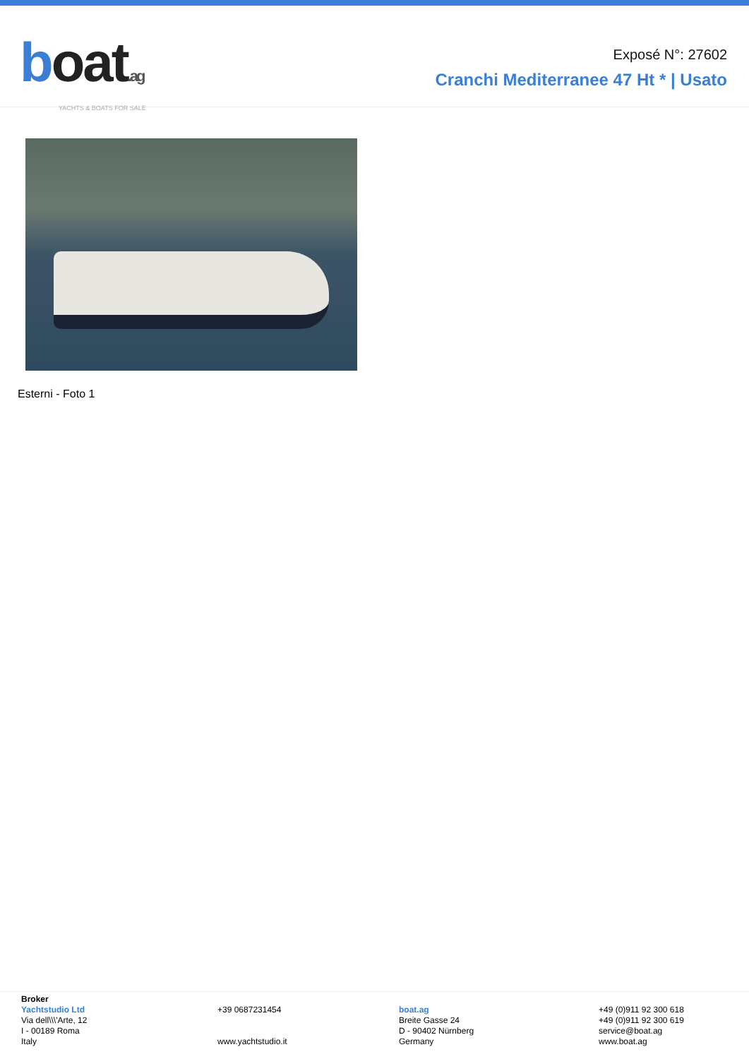boat.ag
YACHTS & BOATS FOR SALE
Exposé N°: 27602
Cranchi Mediterranee 47 Ht * | Usato
Esterni - Foto 1
Broker
Yachtstudio Ltd
Via dell\\\'Arte, 12
I - 00189 Roma
Italy
+39 0687231454
www.yachtstudio.it
boat.ag
Breite Gasse 24
D - 90402 Nürnberg
Germany
+49 (0)911 92 300 618
+49 (0)911 92 300 619
service@boat.ag
www.boat.ag